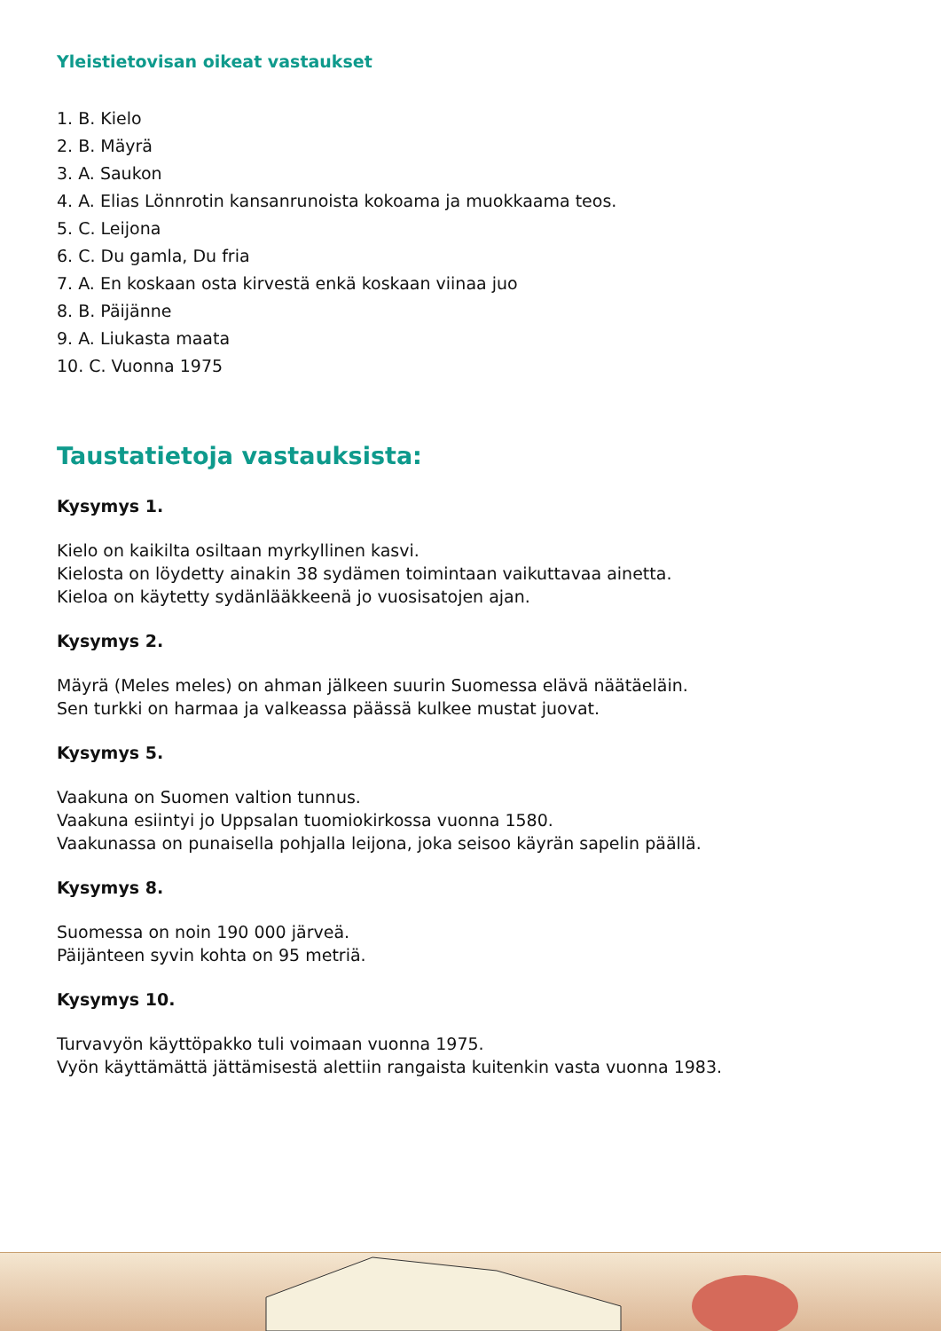Yleistietovisan oikeat vastaukset
1. B. Kielo
2. B. Mäyrä
3. A. Saukon
4. A. Elias Lönnrotin kansanrunoista kokoama ja muokkaama teos.
5. C. Leijona
6. C. Du gamla, Du fria
7. A. En koskaan osta kirvestä enkä koskaan viinaa juo
8. B. Päijänne
9. A. Liukasta maata
10. C. Vuonna 1975
Taustatietoja vastauksista:
Kysymys 1.
Kielo on kaikilta osiltaan myrkyllinen kasvi.
Kielosta on löydetty ainakin 38 sydämen toimintaan vaikuttavaa ainetta.
Kieloa on käytetty sydänlääkkeenä jo vuosisatojen ajan.
Kysymys 2.
Mäyrä (Meles meles) on ahman jälkeen suurin Suomessa elävä näätäeläin.
Sen turkki on harmaa ja valkeassa päässä kulkee mustat juovat.
Kysymys 5.
Vaakuna on Suomen valtion tunnus.
Vaakuna esiintyi jo Uppsalan tuomiokirkossa vuonna 1580.
Vaakunassa on punaisella pohjalla leijona, joka seisoo käyrän sapelin päällä.
Kysymys 8.
Suomessa on noin 190 000 järveä.
Päijänteen syvin kohta on 95 metriä.
Kysymys 10.
Turvavyön käyttöpakko tuli voimaan vuonna 1975.
Vyön käyttämättä jättämisestä alettiin rangaista kuitenkin vasta vuonna 1983.